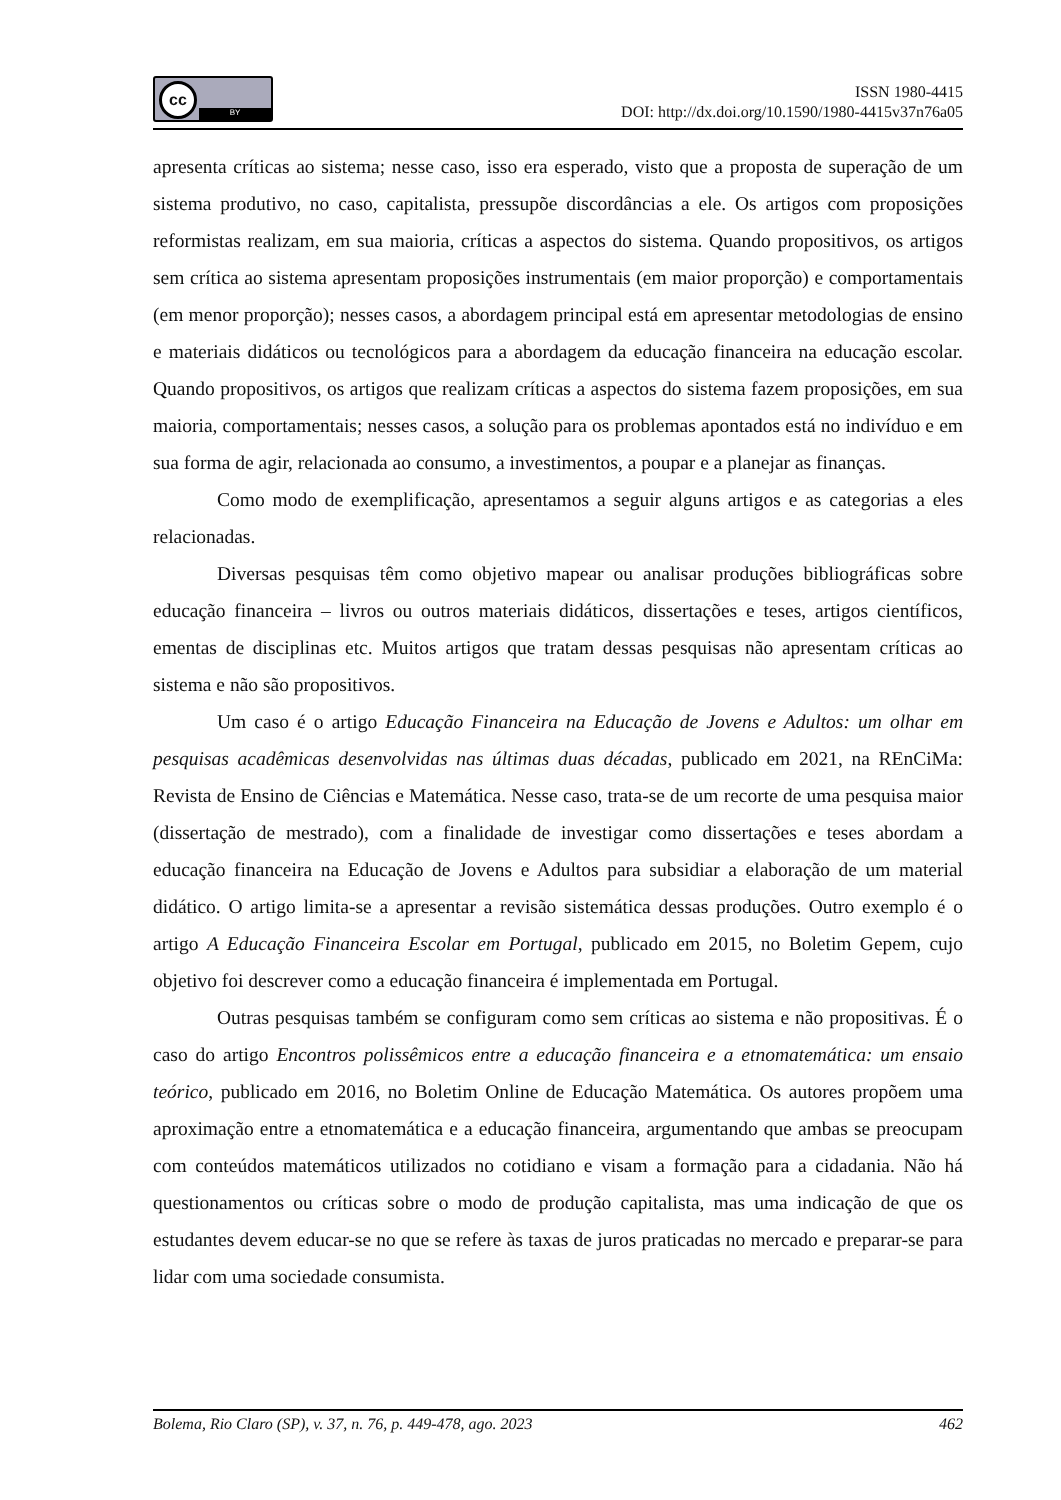cc
BY
ISSN 1980-4415
DOI: http://dx.doi.org/10.1590/1980-4415v37n76a05
apresenta críticas ao sistema; nesse caso, isso era esperado, visto que a proposta de superação de um sistema produtivo, no caso, capitalista, pressupõe discordâncias a ele. Os artigos com proposições reformistas realizam, em sua maioria, críticas a aspectos do sistema. Quando propositivos, os artigos sem crítica ao sistema apresentam proposições instrumentais (em maior proporção) e comportamentais (em menor proporção); nesses casos, a abordagem principal está em apresentar metodologias de ensino e materiais didáticos ou tecnológicos para a abordagem da educação financeira na educação escolar. Quando propositivos, os artigos que realizam críticas a aspectos do sistema fazem proposições, em sua maioria, comportamentais; nesses casos, a solução para os problemas apontados está no indivíduo e em sua forma de agir, relacionada ao consumo, a investimentos, a poupar e a planejar as finanças.
Como modo de exemplificação, apresentamos a seguir alguns artigos e as categorias a eles relacionadas.
Diversas pesquisas têm como objetivo mapear ou analisar produções bibliográficas sobre educação financeira – livros ou outros materiais didáticos, dissertações e teses, artigos científicos, ementas de disciplinas etc. Muitos artigos que tratam dessas pesquisas não apresentam críticas ao sistema e não são propositivos.
Um caso é o artigo Educação Financeira na Educação de Jovens e Adultos: um olhar em pesquisas acadêmicas desenvolvidas nas últimas duas décadas, publicado em 2021, na REnCiMa: Revista de Ensino de Ciências e Matemática. Nesse caso, trata-se de um recorte de uma pesquisa maior (dissertação de mestrado), com a finalidade de investigar como dissertações e teses abordam a educação financeira na Educação de Jovens e Adultos para subsidiar a elaboração de um material didático. O artigo limita-se a apresentar a revisão sistemática dessas produções. Outro exemplo é o artigo A Educação Financeira Escolar em Portugal, publicado em 2015, no Boletim Gepem, cujo objetivo foi descrever como a educação financeira é implementada em Portugal.
Outras pesquisas também se configuram como sem críticas ao sistema e não propositivas. É o caso do artigo Encontros polissêmicos entre a educação financeira e a etnomatemática: um ensaio teórico, publicado em 2016, no Boletim Online de Educação Matemática. Os autores propõem uma aproximação entre a etnomatemática e a educação financeira, argumentando que ambas se preocupam com conteúdos matemáticos utilizados no cotidiano e visam a formação para a cidadania. Não há questionamentos ou críticas sobre o modo de produção capitalista, mas uma indicação de que os estudantes devem educar-se no que se refere às taxas de juros praticadas no mercado e preparar-se para lidar com uma sociedade consumista.
Bolema, Rio Claro (SP), v. 37, n. 76, p. 449-478, ago. 2023 462